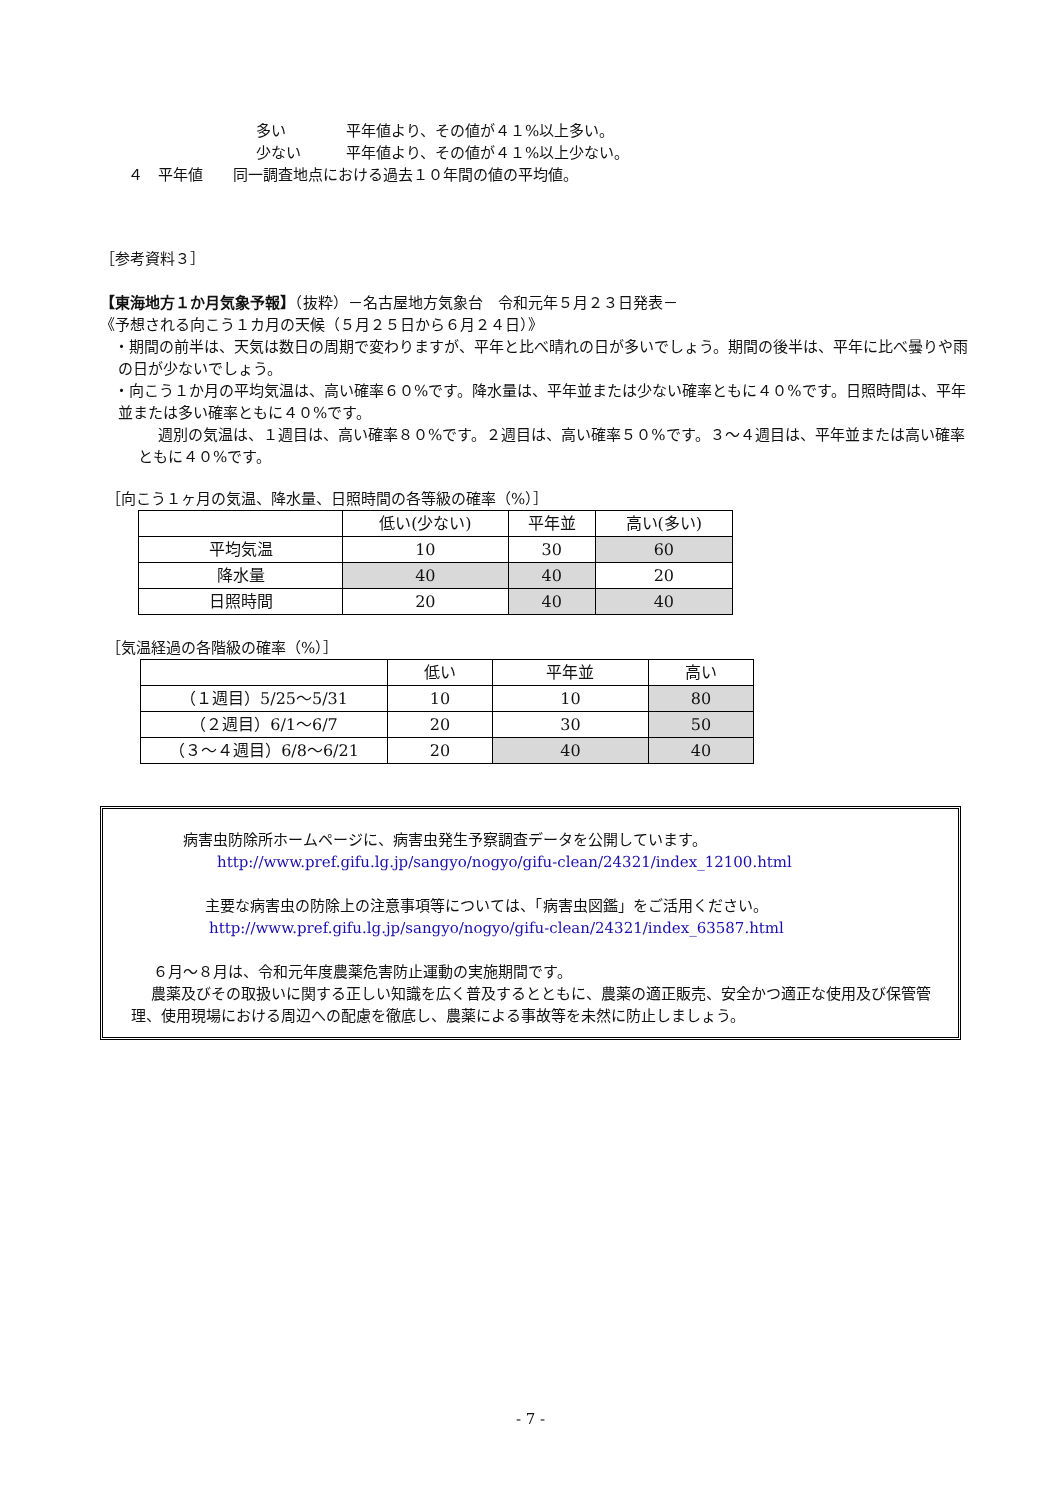多い　　　　平年値より、その値が４１%以上多い。
少ない　　　平年値より、その値が４１%以上少ない。
４　平年値　　同一調査地点における過去１０年間の値の平均値。
［参考資料３］
【東海地方１か月気象予報】（抜粋）－名古屋地方気象台　令和元年５月２３日発表－
《予想される向こう１カ月の天候（５月２５日から６月２４日）》
・期間の前半は、天気は数日の周期で変わりますが、平年と比べ晴れの日が多いでしょう。期間の後半は、平年に比べ曇りや雨の日が少ないでしょう。
・向こう１か月の平均気温は、高い確率６０%です。降水量は、平年並または少ない確率ともに４０%です。日照時間は、平年並または多い確率ともに４０%です。
週別の気温は、１週目は、高い確率８０%です。２週目は、高い確率５０%です。３～４週目は、平年並または高い確率ともに４０%です。
［向こう１ヶ月の気温、降水量、日照時間の各等級の確率（%）］
| | 低い(少ない) | 平年並 | 高い(多い) |
| --- | --- | --- | --- |
| 平均気温 | 10 | 30 | 60 |
| 降水量 | 40 | 40 | 20 |
| 日照時間 | 20 | 40 | 40 |
［気温経過の各階級の確率（%）］
| | 低い | 平年並 | 高い |
| --- | --- | --- | --- |
| （１週目）5/25～5/31 | 10 | 10 | 80 |
| （２週目）6/1～6/7 | 20 | 30 | 50 |
| （３～４週目）6/8～6/21 | 20 | 40 | 40 |
病害虫防除所ホームページに、病害虫発生予察調査データを公開しています。
http://www.pref.gifu.lg.jp/sangyo/nogyo/gifu-clean/24321/index_12100.html
主要な病害虫の防除上の注意事項等については、「病害虫図鑑」をご活用ください。
http://www.pref.gifu.lg.jp/sangyo/nogyo/gifu-clean/24321/index_63587.html
６月～８月は、令和元年度農薬危害防止運動の実施期間です。
農薬及びその取扱いに関する正しい知識を広く普及するとともに、農薬の適正販売、安全かつ適正な使用及び保管管理、使用現場における周辺への配慮を徹底し、農薬による事故等を未然に防止しましょう。
- 7 -